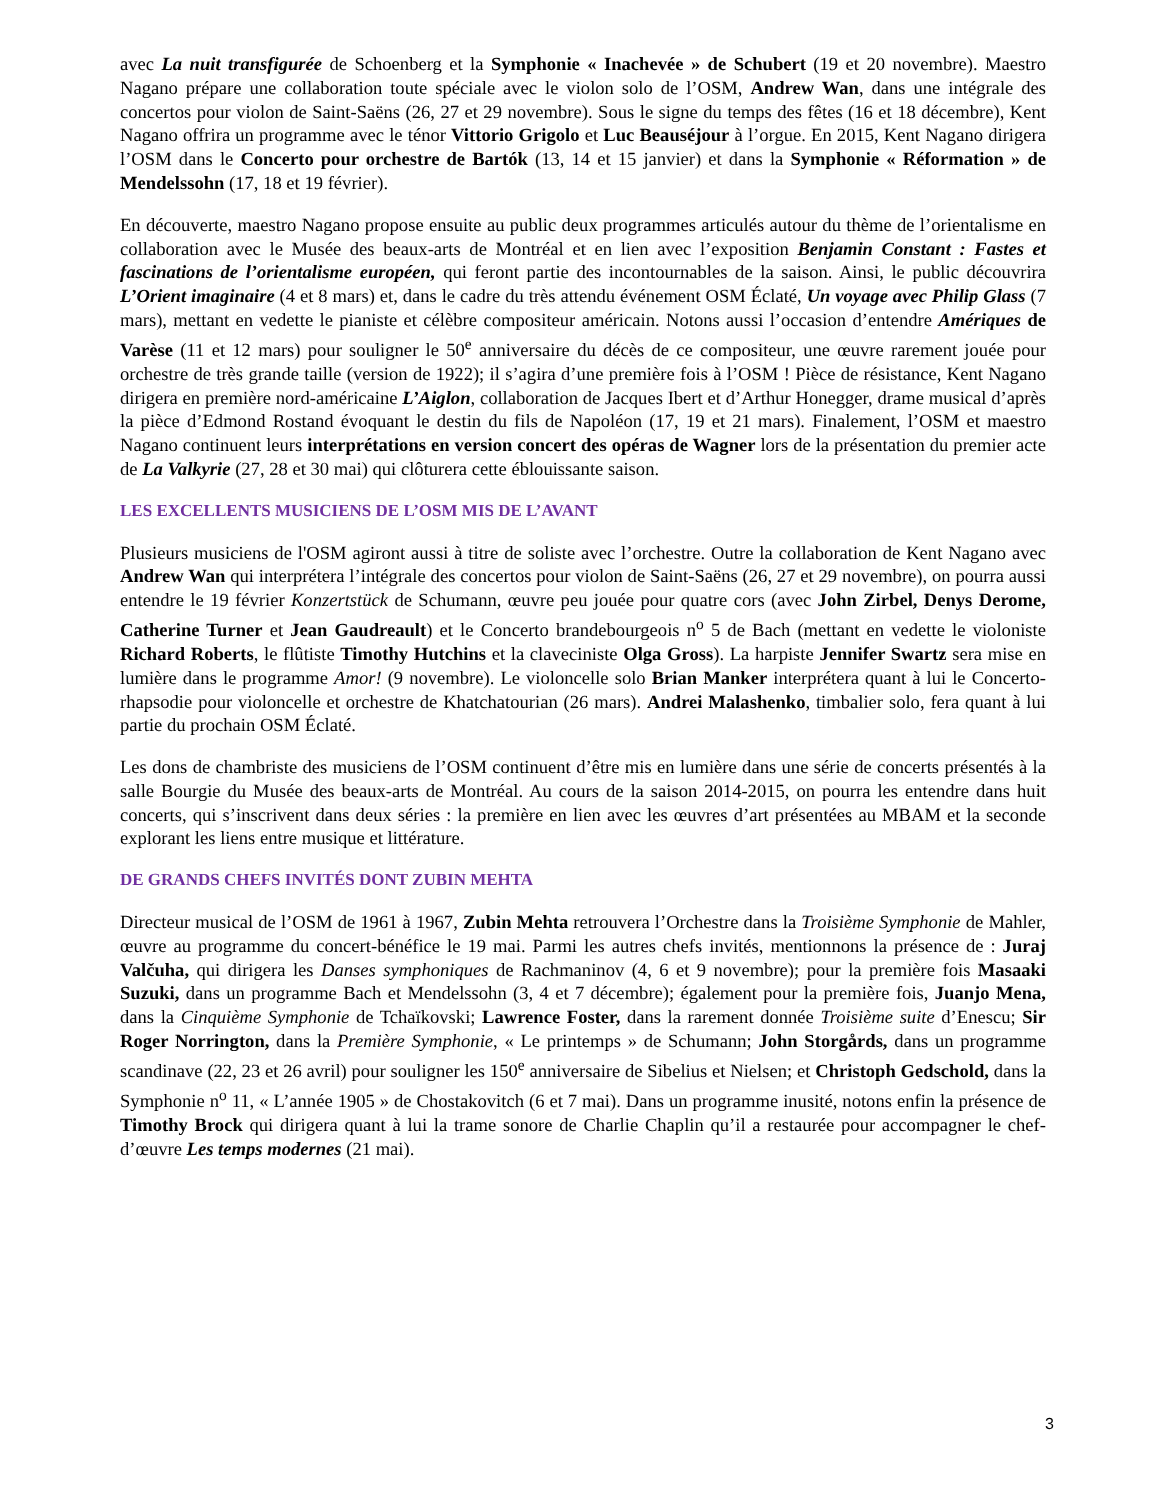avec La nuit transfigurée de Schoenberg et la Symphonie « Inachevée » de Schubert (19 et 20 novembre). Maestro Nagano prépare une collaboration toute spéciale avec le violon solo de l’OSM, Andrew Wan, dans une intégrale des concertos pour violon de Saint-Saëns (26, 27 et 29 novembre). Sous le signe du temps des fêtes (16 et 18 décembre), Kent Nagano offrira un programme avec le ténor Vittorio Grigolo et Luc Beauséjour à l’orgue. En 2015, Kent Nagano dirigera l’OSM dans le Concerto pour orchestre de Bartók (13, 14 et 15 janvier) et dans la Symphonie « Réformation » de Mendelssohn (17, 18 et 19 février).
En découverte, maestro Nagano propose ensuite au public deux programmes articulés autour du thème de l’orientalisme en collaboration avec le Musée des beaux-arts de Montréal et en lien avec l’exposition Benjamin Constant : Fastes et fascinations de l’orientalisme européen, qui feront partie des incontournables de la saison. Ainsi, le public découvrira L’Orient imaginaire (4 et 8 mars) et, dans le cadre du très attendu événement OSM Éclaté, Un voyage avec Philip Glass (7 mars), mettant en vedette le pianiste et célèbre compositeur américain. Notons aussi l’occasion d’entendre Amériques de Varèse (11 et 12 mars) pour souligner le 50<sup>e</sup> anniversaire du décès de ce compositeur, une œuvre rarement jouée pour orchestre de très grande taille (version de 1922); il s’agira d’une première fois à l’OSM ! Pièce de résistance, Kent Nagano dirigera en première nord-américaine L’Aiglon, collaboration de Jacques Ibert et d’Arthur Honegger, drame musical d’après la pièce d’Edmond Rostand évoquant le destin du fils de Napoléon (17, 19 et 21 mars). Finalement, l’OSM et maestro Nagano continuent leurs interprétations en version concert des opéras de Wagner lors de la présentation du premier acte de La Valkyrie (27, 28 et 30 mai) qui clôturera cette éblouissante saison.
LES EXCELLENTS MUSICIENS DE L’OSM MIS DE L’AVANT
Plusieurs musiciens de l'OSM agiront aussi à titre de soliste avec l’orchestre. Outre la collaboration de Kent Nagano avec Andrew Wan qui interprétera l’intégrale des concertos pour violon de Saint-Saëns (26, 27 et 29 novembre), on pourra aussi entendre le 19 février Konzertstück de Schumann, œuvre peu jouée pour quatre cors (avec John Zirbel, Denys Derome, Catherine Turner et Jean Gaudreault) et le Concerto brandebourgeois n<sup>o</sup> 5 de Bach (mettant en vedette le violoniste Richard Roberts, le flûtiste Timothy Hutchins et la claveciniste Olga Gross). La harpiste Jennifer Swartz sera mise en lumière dans le programme Amor! (9 novembre). Le violoncelle solo Brian Manker interprétera quant à lui le Concerto-rhapsodie pour violoncelle et orchestre de Khatchatourian (26 mars). Andrei Malashenko, timbalier solo, fera quant à lui partie du prochain OSM Éclaté.
Les dons de chambriste des musiciens de l’OSM continuent d’être mis en lumière dans une série de concerts présentés à la salle Bourgie du Musée des beaux-arts de Montréal. Au cours de la saison 2014-2015, on pourra les entendre dans huit concerts, qui s’inscrivent dans deux séries : la première en lien avec les œuvres d’art présentées au MBAM et la seconde explorant les liens entre musique et littérature.
DE GRANDS CHEFS INVITÉS DONT ZUBIN MEHTA
Directeur musical de l’OSM de 1961 à 1967, Zubin Mehta retrouvera l’Orchestre dans la Troisième Symphonie de Mahler, œuvre au programme du concert-bénéfice le 19 mai. Parmi les autres chefs invités, mentionnons la présence de : Juraj Valčuha, qui dirigera les Danses symphoniques de Rachmaninov (4, 6 et 9 novembre); pour la première fois Masaaki Suzuki, dans un programme Bach et Mendelssohn (3, 4 et 7 décembre); également pour la première fois, Juanjo Mena, dans la Cinquième Symphonie de Tchaïkovski; Lawrence Foster, dans la rarement donnée Troisième suite d’Enescu; Sir Roger Norrington, dans la Première Symphonie, « Le printemps » de Schumann; John Storgårds, dans un programme scandinave (22, 23 et 26 avril) pour souligner les 150<sup>e</sup> anniversaire de Sibelius et Nielsen; et Christoph Gedschold, dans la Symphonie n<sup>o</sup> 11, « L’année 1905 » de Chostakovitch (6 et 7 mai). Dans un programme inusité, notons enfin la présence de Timothy Brock qui dirigera quant à lui la trame sonore de Charlie Chaplin qu’il a restaurée pour accompagner le chef-d’œuvre Les temps modernes (21 mai).
3